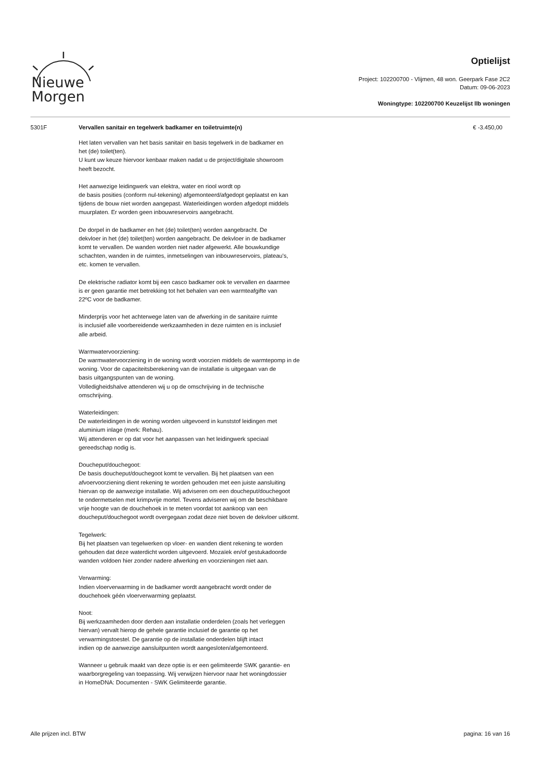Nieuwe
Morgen
Optielijst
Project: 102200700 - Vlijmen, 48 won. Geerpark Fase 2C2
Datum: 09-06-2023
Woningtype: 102200700 Keuzelijst llb woningen
5301F
Vervallen sanitair en tegelwerk badkamer en toiletruimte(n)
€ -3.450,00
Het laten vervallen van het basis sanitair en basis tegelwerk in de badkamer en
het (de) toilet(ten).
U kunt uw keuze hiervoor kenbaar maken nadat u de project/digitale showroom
heeft bezocht.
Het aanwezige leidingwerk van elektra, water en riool wordt op
de basis posities (conform nul-tekening) afgemonteerd/afgedopt geplaatst en kan
tijdens de bouw niet worden aangepast. Waterleidingen worden afgedopt middels
muurplaten. Er worden geen inbouwreservoirs aangebracht.
De dorpel in de badkamer en het (de) toilet(ten) worden aangebracht. De
dekvloer in het (de) toilet(ten) worden aangebracht. De dekvloer in de badkamer
komt te vervallen. De wanden worden niet nader afgewerkt. Alle bouwkundige
schachten, wanden in de ruimtes, inmetselingen van inbouwreservoirs, plateau's,
etc. komen te vervallen.
De elektrische radiator komt bij een casco badkamer ook te vervallen en daarmee
is er geen garantie met betrekking tot het behalen van een warmteafgifte van
22ºC voor de badkamer.
Minderprijs voor het achterwege laten van de afwerking in de sanitaire ruimte
is inclusief alle voorbereidende werkzaamheden in deze ruimten en is inclusief
alle arbeid.
Warmwatervoorziening:
De warmwatervoorziening in de woning wordt voorzien middels de warmtepomp in de
woning. Voor de capaciteitsberekening van de installatie is uitgegaan van de
basis uitgangspunten van de woning.
Volledigheidshalve attenderen wij u op de omschrijving in de technische
omschrijving.
Waterleidingen:
De waterleidingen in de woning worden uitgevoerd in kunststof leidingen met
aluminium inlage (merk: Rehau).
Wij attenderen er op dat voor het aanpassen van het leidingwerk speciaal
gereedschap nodig is.
Doucheput/douchegoot:
De basis doucheput/douchegoot komt te vervallen. Bij het plaatsen van een
afvoervoorziening dient rekening te worden gehouden met een juiste aansluiting
hiervan op de aanwezige installatie. Wij adviseren om een doucheput/douchegoot
te ondermetselen met krimpvrije mortel. Tevens adviseren wij om de beschikbare
vrije hoogte van de douchehoek in te meten voordat tot aankoop van een
doucheput/douchegoot wordt overgegaan zodat deze niet boven de dekvloer uitkomt.
Tegelwerk:
Bij het plaatsen van tegelwerken op vloer- en wanden dient rekening te worden
gehouden dat deze waterdicht worden uitgevoerd. Mozaïek en/of gestukadoorde
wanden voldoen hier zonder nadere afwerking en voorzieningen niet aan.
Verwarming:
Indien vloerverwarming in de badkamer wordt aangebracht wordt onder de
douchehoek géén vloerverwarming geplaatst.
Noot:
Bij werkzaamheden door derden aan installatie onderdelen (zoals het verleggen
hiervan) vervalt hierop de gehele garantie inclusief de garantie op het
verwarmingstoestel. De garantie op de installatie onderdelen blijft intact
indien op de aanwezige aansluitpunten wordt aangesloten/afgemonteerd.
Wanneer u gebruik maakt van deze optie is er een gelimiteerde SWK garantie- en
waarborgregeling van toepassing. Wij verwijzen hiervoor naar het woningdossier
in HomeDNA: Documenten - SWK Gelimiteerde garantie.
Alle prijzen incl. BTW pagina: 16 van 16